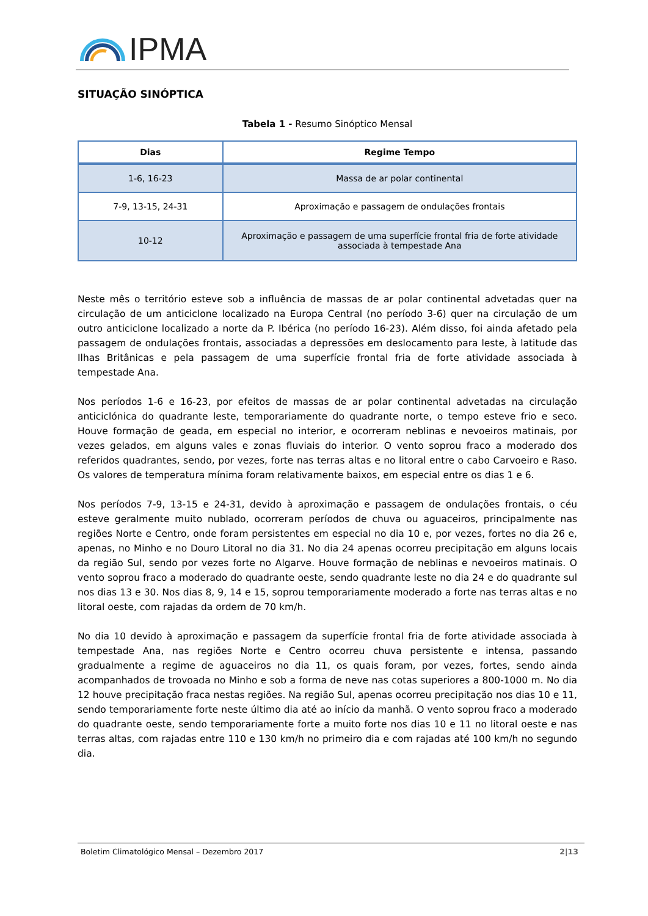IPMA
SITUAÇÃO SINÓPTICA
Tabela 1 - Resumo Sinóptico Mensal
| Dias | Regime Tempo |
| --- | --- |
| 1-6, 16-23 | Massa de ar polar continental |
| 7-9, 13-15, 24-31 | Aproximação e passagem de ondulações frontais |
| 10-12 | Aproximação e passagem de uma superfície frontal fria de forte atividade associada à tempestade Ana |
Neste mês o território esteve sob a influência de massas de ar polar continental advetadas quer na circulação de um anticiclone localizado na Europa Central (no período 3-6) quer na circulação de um outro anticiclone localizado a norte da P. Ibérica (no período 16-23). Além disso, foi ainda afetado pela passagem de ondulações frontais, associadas a depressões em deslocamento para leste, à latitude das Ilhas Britânicas e pela passagem de uma superfície frontal fria de forte atividade associada à tempestade Ana.
Nos períodos 1-6 e 16-23, por efeitos de massas de ar polar continental advetadas na circulação anticiclónica do quadrante leste, temporariamente do quadrante norte, o tempo esteve frio e seco. Houve formação de geada, em especial no interior, e ocorreram neblinas e nevoeiros matinais, por vezes gelados, em alguns vales e zonas fluviais do interior. O vento soprou fraco a moderado dos referidos quadrantes, sendo, por vezes, forte nas terras altas e no litoral entre o cabo Carvoeiro e Raso. Os valores de temperatura mínima foram relativamente baixos, em especial entre os dias 1 e 6.
Nos períodos 7-9, 13-15 e 24-31, devido à aproximação e passagem de ondulações frontais, o céu esteve geralmente muito nublado, ocorreram períodos de chuva ou aguaceiros, principalmente nas regiões Norte e Centro, onde foram persistentes em especial no dia 10 e, por vezes, fortes no dia 26 e, apenas, no Minho e no Douro Litoral no dia 31. No dia 24 apenas ocorreu precipitação em alguns locais da região Sul, sendo por vezes forte no Algarve. Houve formação de neblinas e nevoeiros matinais. O vento soprou fraco a moderado do quadrante oeste, sendo quadrante leste no dia 24 e do quadrante sul nos dias 13 e 30. Nos dias 8, 9, 14 e 15, soprou temporariamente moderado a forte nas terras altas e no litoral oeste, com rajadas da ordem de 70 km/h.
No dia 10 devido à aproximação e passagem da superfície frontal fria de forte atividade associada à tempestade Ana, nas regiões Norte e Centro ocorreu chuva persistente e intensa, passando gradualmente a regime de aguaceiros no dia 11, os quais foram, por vezes, fortes, sendo ainda acompanhados de trovoada no Minho e sob a forma de neve nas cotas superiores a 800-1000 m. No dia 12 houve precipitação fraca nestas regiões. Na região Sul, apenas ocorreu precipitação nos dias 10 e 11, sendo temporariamente forte neste último dia até ao início da manhã. O vento soprou fraco a moderado do quadrante oeste, sendo temporariamente forte a muito forte nos dias 10 e 11 no litoral oeste e nas terras altas, com rajadas entre 110 e 130 km/h no primeiro dia e com rajadas até 100 km/h no segundo dia.
Boletim Climatológico Mensal – Dezembro 2017 2|13